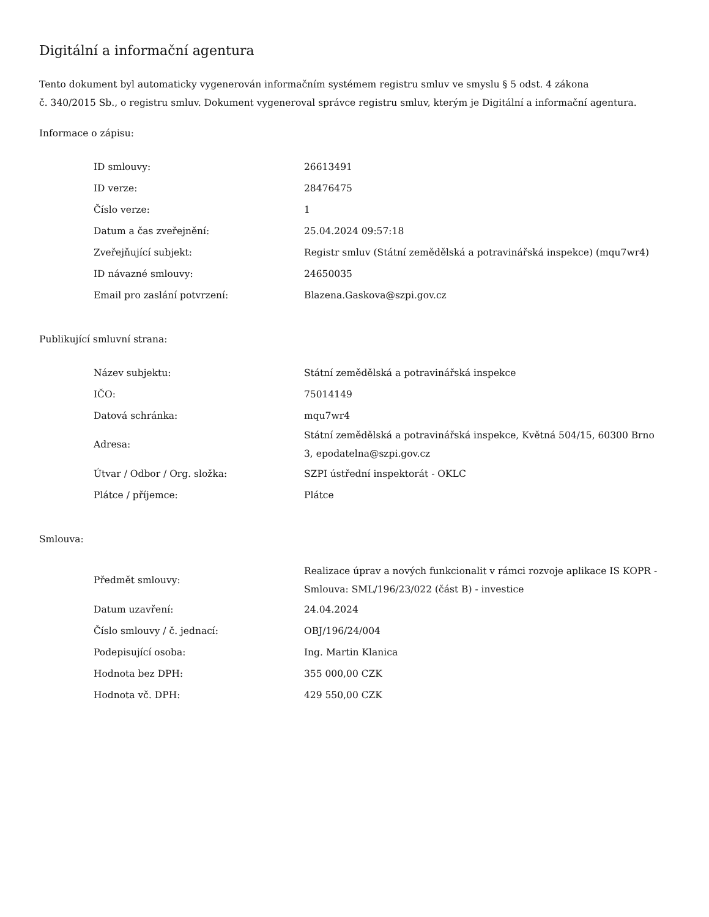Digitální a informační agentura
Tento dokument byl automaticky vygenerován informačním systémem registru smluv ve smyslu § 5 odst. 4 zákona
č. 340/2015 Sb., o registru smluv. Dokument vygeneroval správce registru smluv, kterým je Digitální a informační agentura.
Informace o zápisu:
| ID smlouvy: | 26613491 |
| ID verze: | 28476475 |
| Číslo verze: | 1 |
| Datum a čas zveřejnění: | 25.04.2024 09:57:18 |
| Zveřejňující subjekt: | Registr smluv (Státní zemědělská a potravinářská inspekce) (mqu7wr4) |
| ID návazné smlouvy: | 24650035 |
| Email pro zaslání potvrzení: | Blazena.Gaskova@szpi.gov.cz |
Publikující smluvní strana:
| Název subjektu: | Státní zemědělská a potravinářská inspekce |
| IČO: | 75014149 |
| Datová schránka: | mqu7wr4 |
| Adresa: | Státní zemědělská a potravinářská inspekce, Květná 504/15, 60300 Brno 3, epodatelna@szpi.gov.cz |
| Útvar / Odbor / Org. složka: | SZPI ústřední inspektorát - OKLC |
| Plátce / příjemce: | Plátce |
Smlouva:
| Předmět smlouvy: | Realizace úprav a nových funkcionalit v rámci rozvoje aplikace IS KOPR - Smlouva: SML/196/23/022 (část B) - investice |
| Datum uzavření: | 24.04.2024 |
| Číslo smlouvy / č. jednací: | OBJ/196/24/004 |
| Podepisující osoba: | Ing. Martin Klanica |
| Hodnota bez DPH: | 355 000,00 CZK |
| Hodnota vč. DPH: | 429 550,00 CZK |